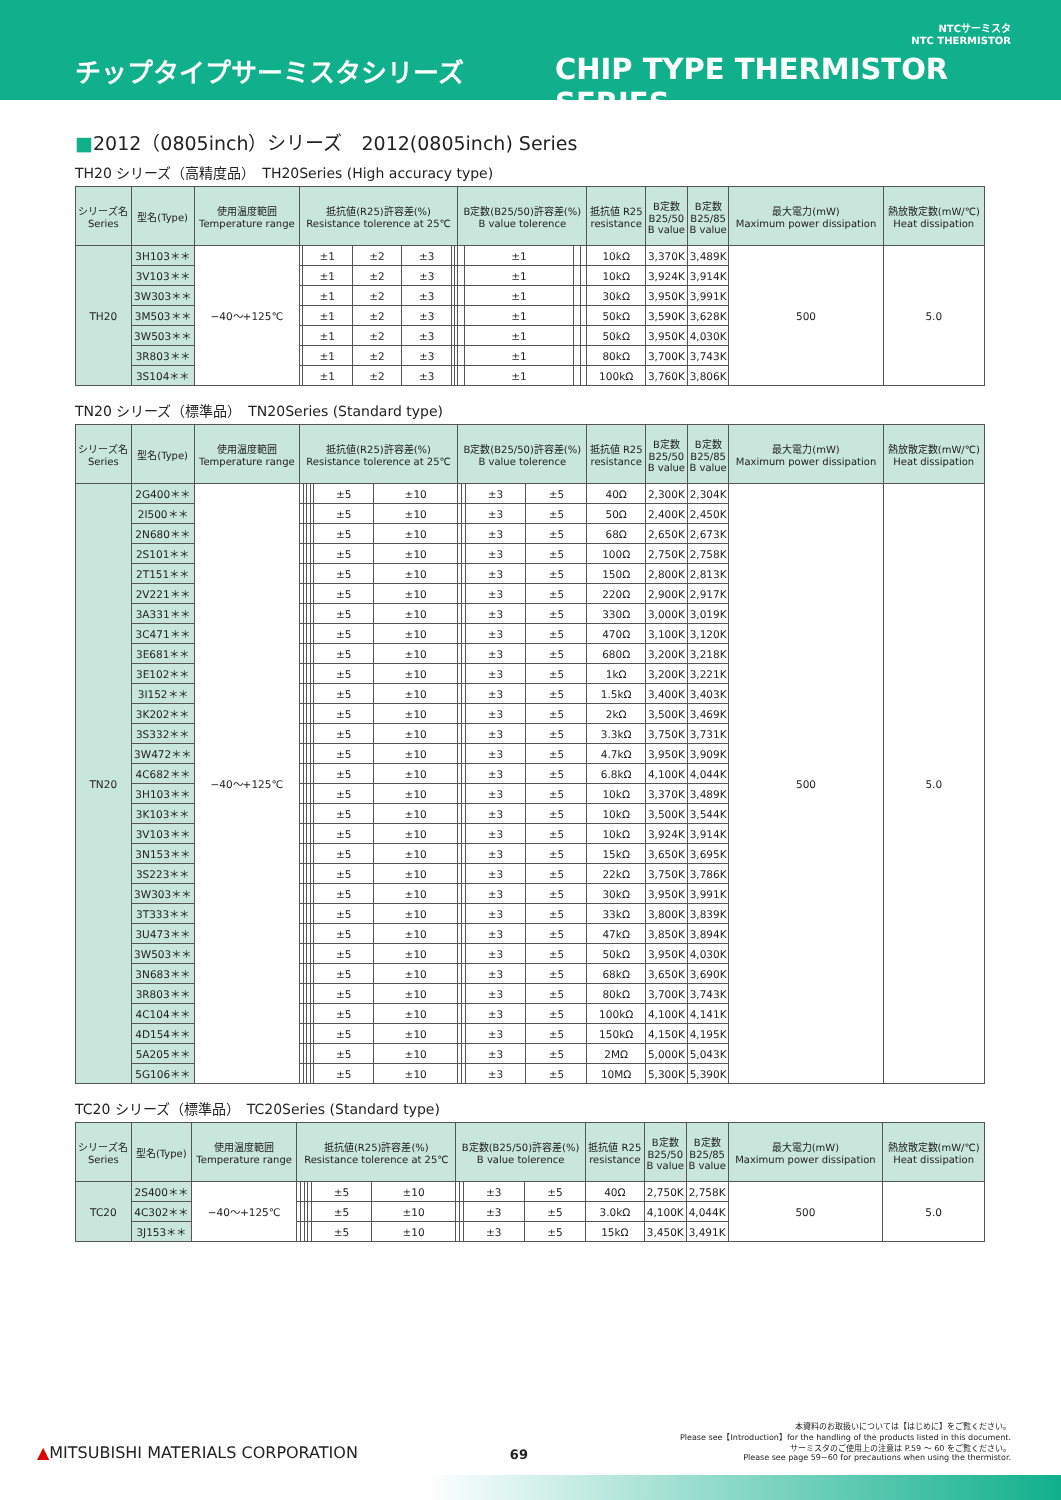NTCサーミスタ
NTC THERMISTOR
チップタイプサーミスタシリーズ CHIP TYPE THERMISTOR SERIES
■2012（0805inch）シリーズ　2012(0805inch) Series
TH20 シリーズ（高精度品）　TH20Series (High accuracy type)
| シリーズ名 Series | 型名(Type) | 使用温度範囲 Temperature range | 抵抗値(R25)許容差(%) Resistance tolerence at 25℃ | | | | | | B定数(B25/50)許容差(%) B value tolerence | | | | 抵抗値 R25 resistance | B定数 B25/50 B value | B定数 B25/85 B value | 最大電力(mW) Maximum power dissipation | 熱放散定数(mW/℃) Heat dissipation |
| --- | --- | --- | --- | --- | --- | --- | --- | --- | --- | --- | --- | --- | --- | --- | --- | --- | --- |
| TH20 | 3H103＊＊ | −40～+125℃ | | ±1 | ±2 | ±3 | | | | ±1 | | | 10kΩ | 3,370K | 3,489K | 500 | 5.0 |
| | 3V103＊＊ | | | ±1 | ±2 | ±3 | | | | ±1 | | | 10kΩ | 3,924K | 3,914K | | |
| | 3W303＊＊ | | | ±1 | ±2 | ±3 | | | | ±1 | | | 30kΩ | 3,950K | 3,991K | | |
| | 3M503＊＊ | | | ±1 | ±2 | ±3 | | | | ±1 | | | 50kΩ | 3,590K | 3,628K | | |
| | 3W503＊＊ | | | ±1 | ±2 | ±3 | | | | ±1 | | | 50kΩ | 3,950K | 4,030K | | |
| | 3R803＊＊ | | | ±1 | ±2 | ±3 | | | | ±1 | | | 80kΩ | 3,700K | 3,743K | | |
| | 3S104＊＊ | | | ±1 | ±2 | ±3 | | | | ±1 | | | 100kΩ | 3,760K | 3,806K | | |
TN20 シリーズ（標準品）　TN20Series (Standard type)
| シリーズ名 Series | 型名(Type) | 使用温度範囲 Temperature range | 抵抗値(R25)許容差(%) Resistance tolerence at 25℃ | | | | | | B定数(B25/50)許容差(%) B value tolerence | | | | 抵抗値 R25 resistance | B定数 B25/50 B value | B定数 B25/85 B value | 最大電力(mW) Maximum power dissipation | 熱放散定数(mW/℃) Heat dissipation |
| --- | --- | --- | --- | --- | --- | --- | --- | --- | --- | --- | --- | --- | --- | --- | --- | --- | --- |
| TN20 | 2G400＊＊ | −40～+125℃ | | | | | ±5 | ±10 | | | ±3 | ±5 | 40Ω | 2,300K | 2,304K | 500 | 5.0 |
| | 2I500＊＊ | | | | | | ±5 | ±10 | | | ±3 | ±5 | 50Ω | 2,400K | 2,450K | | |
| | 2N680＊＊ | | | | | | ±5 | ±10 | | | ±3 | ±5 | 68Ω | 2,650K | 2,673K | | |
| | 2S101＊＊ | | | | | | ±5 | ±10 | | | ±3 | ±5 | 100Ω | 2,750K | 2,758K | | |
| | 2T151＊＊ | | | | | | ±5 | ±10 | | | ±3 | ±5 | 150Ω | 2,800K | 2,813K | | |
| | 2V221＊＊ | | | | | | ±5 | ±10 | | | ±3 | ±5 | 220Ω | 2,900K | 2,917K | | |
| | 3A331＊＊ | | | | | | ±5 | ±10 | | | ±3 | ±5 | 330Ω | 3,000K | 3,019K | | |
| | 3C471＊＊ | | | | | | ±5 | ±10 | | | ±3 | ±5 | 470Ω | 3,100K | 3,120K | | |
| | 3E681＊＊ | | | | | | ±5 | ±10 | | | ±3 | ±5 | 680Ω | 3,200K | 3,218K | | |
| | 3E102＊＊ | | | | | | ±5 | ±10 | | | ±3 | ±5 | 1kΩ | 3,200K | 3,221K | | |
| | 3I152＊＊ | | | | | | ±5 | ±10 | | | ±3 | ±5 | 1.5kΩ | 3,400K | 3,403K | | |
| | 3K202＊＊ | | | | | | ±5 | ±10 | | | ±3 | ±5 | 2kΩ | 3,500K | 3,469K | | |
| | 3S332＊＊ | | | | | | ±5 | ±10 | | | ±3 | ±5 | 3.3kΩ | 3,750K | 3,731K | | |
| | 3W472＊＊ | | | | | | ±5 | ±10 | | | ±3 | ±5 | 4.7kΩ | 3,950K | 3,909K | | |
| | 4C682＊＊ | | | | | | ±5 | ±10 | | | ±3 | ±5 | 6.8kΩ | 4,100K | 4,044K | | |
| | 3H103＊＊ | | | | | | ±5 | ±10 | | | ±3 | ±5 | 10kΩ | 3,370K | 3,489K | | |
| | 3K103＊＊ | | | | | | ±5 | ±10 | | | ±3 | ±5 | 10kΩ | 3,500K | 3,544K | | |
| | 3V103＊＊ | | | | | | ±5 | ±10 | | | ±3 | ±5 | 10kΩ | 3,924K | 3,914K | | |
| | 3N153＊＊ | | | | | | ±5 | ±10 | | | ±3 | ±5 | 15kΩ | 3,650K | 3,695K | | |
| | 3S223＊＊ | | | | | | ±5 | ±10 | | | ±3 | ±5 | 22kΩ | 3,750K | 3,786K | | |
| | 3W303＊＊ | | | | | | ±5 | ±10 | | | ±3 | ±5 | 30kΩ | 3,950K | 3,991K | | |
| | 3T333＊＊ | | | | | | ±5 | ±10 | | | ±3 | ±5 | 33kΩ | 3,800K | 3,839K | | |
| | 3U473＊＊ | | | | | | ±5 | ±10 | | | ±3 | ±5 | 47kΩ | 3,850K | 3,894K | | |
| | 3W503＊＊ | | | | | | ±5 | ±10 | | | ±3 | ±5 | 50kΩ | 3,950K | 4,030K | | |
| | 3N683＊＊ | | | | | | ±5 | ±10 | | | ±3 | ±5 | 68kΩ | 3,650K | 3,690K | | |
| | 3R803＊＊ | | | | | | ±5 | ±10 | | | ±3 | ±5 | 80kΩ | 3,700K | 3,743K | | |
| | 4C104＊＊ | | | | | | ±5 | ±10 | | | ±3 | ±5 | 100kΩ | 4,100K | 4,141K | | |
| | 4D154＊＊ | | | | | | ±5 | ±10 | | | ±3 | ±5 | 150kΩ | 4,150K | 4,195K | | |
| | 5A205＊＊ | | | | | | ±5 | ±10 | | | ±3 | ±5 | 2MΩ | 5,000K | 5,043K | | |
| | 5G106＊＊ | | | | | | ±5 | ±10 | | | ±3 | ±5 | 10MΩ | 5,300K | 5,390K | | |
TC20 シリーズ（標準品）　TC20Series (Standard type)
| シリーズ名 Series | 型名(Type) | 使用温度範囲 Temperature range | 抵抗値(R25)許容差(%) Resistance tolerence at 25℃ | | | | | | B定数(B25/50)許容差(%) B value tolerence | | | | 抵抗値 R25 resistance | B定数 B25/50 B value | B定数 B25/85 B value | 最大電力(mW) Maximum power dissipation | 熱放散定数(mW/℃) Heat dissipation |
| --- | --- | --- | --- | --- | --- | --- | --- | --- | --- | --- | --- | --- | --- | --- | --- | --- | --- |
| TC20 | 2S400＊＊ | −40～+125℃ | | | | | ±5 | ±10 | | | ±3 | ±5 | 40Ω | 2,750K | 2,758K | 500 | 5.0 |
| | 4C302＊＊ | | | | | | ±5 | ±10 | | | ±3 | ±5 | 3.0kΩ | 4,100K | 4,044K | | |
| | 3J153＊＊ | | | | | | ±5 | ±10 | | | ±3 | ±5 | 15kΩ | 3,450K | 3,491K | | |
▲MITSUBISHI MATERIALS CORPORATION
69
本資料のお取扱いについては【はじめに】をご覧ください。
Please see【Introduction】for the handling of the products listed in this document.
サーミスタのご使用上の注意は P.59 ～ 60 をご覧ください。
Please see page 59~60 for precautions when using the thermistor.